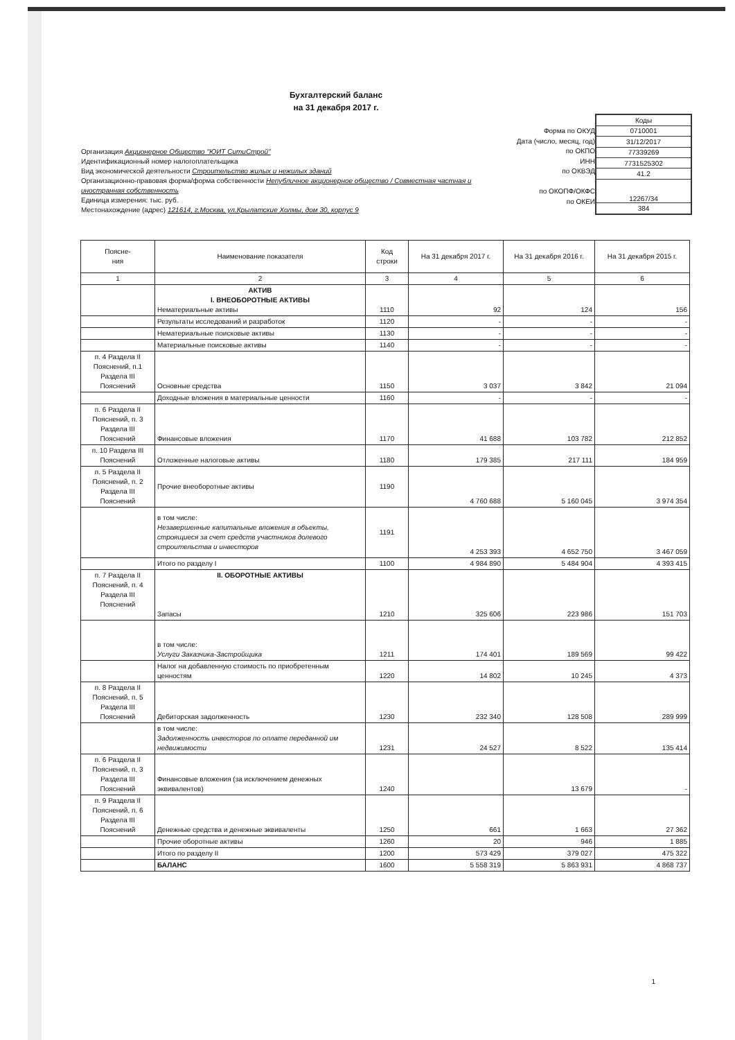Бухгалтерский баланс
на 31 декабря 2017 г.
Организация Акционерное Общество "ЮИТ СитиСтрой"
Идентификационный номер налогоплательщика
Вид экономической деятельности Строительство жилых и нежилых зданий
Организационно-правовая форма/форма собственности Непубличное акционерное общество / Совместная частная и иностранная собственность
Единица измерения: тыс. руб.
Местонахождение (адрес) 121614, г.Москва, ул.Крылатские Холмы, дом 30, корпус 9
Форма по ОКУД
Дата (число, месяц, год)
по ОКПО
ИНН
по ОКВЭД
по ОКОПФ/ОКФС
по ОКЕИ
| Коды |
| 0710001 |
| 31/12/2017 |
| 77339269 |
| 7731525302 |
| 41.2 |
| 12267/34 |
| 384 |
| Поясне- ния | Наименование показателя | Код строки | На 31 декабря 2017 г. | На 31 декабря 2016 г. | На 31 декабря 2015 г. |
| --- | --- | --- | --- | --- | --- |
| 1 | 2 | 3 | 4 | 5 | 6 |
| | АКТИВ I. ВНЕОБОРОТНЫЕ АКТИВЫ Нематериальные активы | 1110 | 92 | 124 | 156 |
| | Результаты исследований и разработок | 1120 | - | - | - |
| | Нематериальные поисковые активы | 1130 | - | - | - |
| | Материальные поисковые активы | 1140 | - | - | - |
| п. 4 Раздела II Пояснений, п.1 Раздела III Пояснений | Основные средства | 1150 | 3 037 | 3 842 | 21 094 |
| | Доходные вложения в материальные ценности | 1160 | - | - | - |
| п. 6 Раздела II Пояснений, п. 3 Раздела III Пояснений | Финансовые вложения | 1170 | 41 688 | 103 782 | 212 852 |
| п. 10 Раздела III Пояснений | Отложенные налоговые активы | 1180 | 179 385 | 217 111 | 184 959 |
| п. 5 Раздела II Пояснений, п. 2 Раздела III Пояснений | Прочие внеоборотные активы | 1190 | 4 760 688 | 5 160 045 | 3 974 354 |
| | в том числе: Незавершенные капитальные вложения в объекты, строящиеся за счет средств участников долевого строительства и инвесторов | 1191 | 4 253 393 | 4 652 750 | 3 467 059 |
| | Итого по разделу I | 1100 | 4 984 890 | 5 484 904 | 4 393 415 |
| п. 7 Раздела II Пояснений, п. 4 Раздела III Пояснений | II. ОБОРОТНЫЕ АКТИВЫ Запасы | 1210 | 325 606 | 223 986 | 151 703 |
| | в том числе: Услуги Заказчика-Застройщика | 1211 | 174 401 | 189 569 | 99 422 |
| | Налог на добавленную стоимость по приобретенным ценностям | 1220 | 14 802 | 10 245 | 4 373 |
| п. 8 Раздела II Пояснений, п. 5 Раздела III Пояснений | Дебиторская задолженность | 1230 | 232 340 | 128 508 | 289 999 |
| | в том числе: Задолженность инвесторов по оплате переданной им недвижимости | 1231 | 24 527 | 8 522 | 135 414 |
| п. 6 Раздела II Пояснений, п. 3 Раздела III Пояснений | Финансовые вложения (за исключением денежных эквивалентов) | 1240 | | 13 679 | - |
| п. 9 Раздела II Пояснений, п. 6 Раздела III Пояснений | Денежные средства и денежные эквиваленты | 1250 | 661 | 1 663 | 27 362 |
| | Прочие оборотные активы | 1260 | 20 | 946 | 1 885 |
| | Итого по разделу II | 1200 | 573 429 | 379 027 | 475 322 |
| | БАЛАНС | 1600 | 5 558 319 | 5 863 931 | 4 868 737 |
1